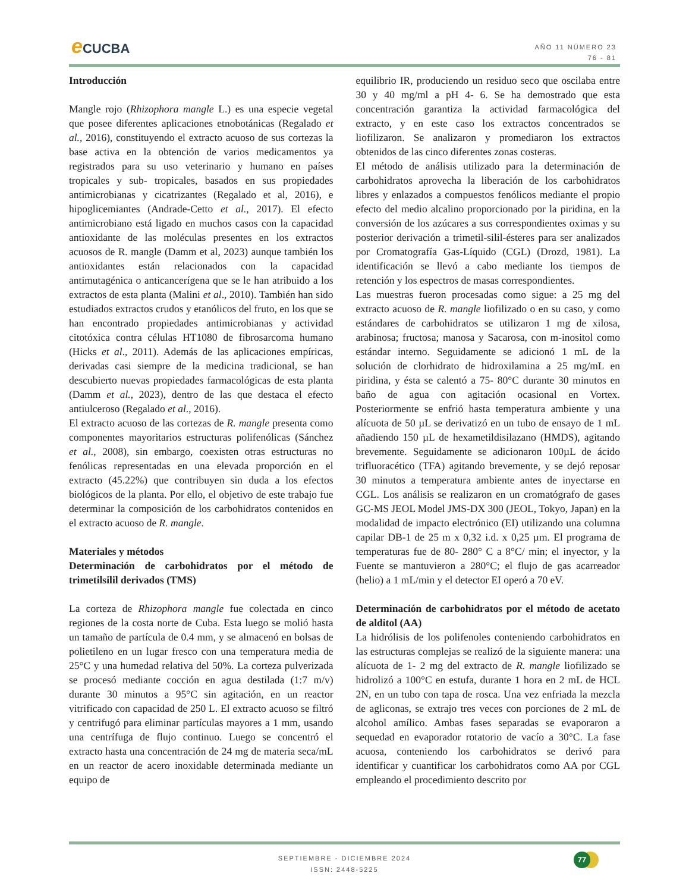e CUCBA
AÑO 11 NÚMERO 23
76 - 81
Introducción
Mangle rojo (Rhizophora mangle L.) es una especie vegetal que posee diferentes aplicaciones etnobotánicas (Regalado et al., 2016), constituyendo el extracto acuoso de sus cortezas la base activa en la obtención de varios medicamentos ya registrados para su uso veterinario y humano en países tropicales y sub- tropicales, basados en sus propiedades antimicrobianas y cicatrizantes (Regalado et al, 2016), e hipoglicemiantes (Andrade-Cetto et al., 2017). El efecto antimicrobiano está ligado en muchos casos con la capacidad antioxidante de las moléculas presentes en los extractos acuosos de R. mangle (Damm et al, 2023) aunque también los antioxidantes están relacionados con la capacidad antimutagénica o anticancerígena que se le han atribuido a los extractos de esta planta (Malini et al., 2010). También han sido estudiados extractos crudos y etanólicos del fruto, en los que se han encontrado propiedades antimicrobianas y actividad citotóxica contra células HT1080 de fibrosarcoma humano (Hicks et al., 2011). Además de las aplicaciones empíricas, derivadas casi siempre de la medicina tradicional, se han descubierto nuevas propiedades farmacológicas de esta planta (Damm et al., 2023), dentro de las que destaca el efecto antiulceroso (Regalado et al., 2016).
El extracto acuoso de las cortezas de R. mangle presenta como componentes mayoritarios estructuras polifenólicas (Sánchez et al., 2008), sin embargo, coexisten otras estructuras no fenólicas representadas en una elevada proporción en el extracto (45.22%) que contribuyen sin duda a los efectos biológicos de la planta. Por ello, el objetivo de este trabajo fue determinar la composición de los carbohidratos contenidos en el extracto acuoso de R. mangle.
Materiales y métodos
Determinación de carbohidratos por el método de trimetilsilil derivados (TMS)
La corteza de Rhizophora mangle fue colectada en cinco regiones de la costa norte de Cuba. Esta luego se molió hasta un tamaño de partícula de 0.4 mm, y se almacenó en bolsas de polietileno en un lugar fresco con una temperatura media de 25°C y una humedad relativa del 50%. La corteza pulverizada se procesó mediante cocción en agua destilada (1:7 m/v) durante 30 minutos a 95°C sin agitación, en un reactor vitrificado con capacidad de 250 L. El extracto acuoso se filtró y centrifugó para eliminar partículas mayores a 1 mm, usando una centrífuga de flujo continuo. Luego se concentró el extracto hasta una concentración de 24 mg de materia seca/mL en un reactor de acero inoxidable determinada mediante un equipo de
equilibrio IR, produciendo un residuo seco que oscilaba entre 30 y 40 mg/ml a pH 4- 6. Se ha demostrado que esta concentración garantiza la actividad farmacológica del extracto, y en este caso los extractos concentrados se liofilizaron. Se analizaron y promediaron los extractos obtenidos de las cinco diferentes zonas costeras.
El método de análisis utilizado para la determinación de carbohidratos aprovecha la liberación de los carbohidratos libres y enlazados a compuestos fenólicos mediante el propio efecto del medio alcalino proporcionado por la piridina, en la conversión de los azúcares a sus correspondientes oximas y su posterior derivación a trimetil-silil-ésteres para ser analizados por Cromatografía Gas-Líquido (CGL) (Drozd, 1981). La identificación se llevó a cabo mediante los tiempos de retención y los espectros de masas correspondientes.
Las muestras fueron procesadas como sigue: a 25 mg del extracto acuoso de R. mangle liofilizado o en su caso, y como estándares de carbohidratos se utilizaron 1 mg de xilosa, arabinosa; fructosa; manosa y Sacarosa, con m-inositol como estándar interno. Seguidamente se adicionó 1 mL de la solución de clorhidrato de hidroxilamina a 25 mg/mL en piridina, y ésta se calentó a 75- 80°C durante 30 minutos en baño de agua con agitación ocasional en Vortex. Posteriormente se enfrió hasta temperatura ambiente y una alícuota de 50 µL se derivatizó en un tubo de ensayo de 1 mL añadiendo 150 µL de hexametildisilazano (HMDS), agitando brevemente. Seguidamente se adicionaron 100µL de ácido trifluoracético (TFA) agitando brevemente, y se dejó reposar 30 minutos a temperatura ambiente antes de inyectarse en CGL. Los análisis se realizaron en un cromatógrafo de gases GC-MS JEOL Model JMS-DX 300 (JEOL, Tokyo, Japan) en la modalidad de impacto electrónico (EI) utilizando una columna capilar DB-1 de 25 m x 0,32 i.d. x 0,25 µm. El programa de temperaturas fue de 80- 280° C a 8°C/ min; el inyector, y la Fuente se mantuvieron a 280°C; el flujo de gas acarreador (helio) a 1 mL/min y el detector EI operó a 70 eV.
Determinación de carbohidratos por el método de acetato de alditol (AA)
La hidrólisis de los polifenoles conteniendo carbohidratos en las estructuras complejas se realizó de la siguiente manera: una alícuota de 1- 2 mg del extracto de R. mangle liofilizado se hidrolizó a 100°C en estufa, durante 1 hora en 2 mL de HCL 2N, en un tubo con tapa de rosca. Una vez enfriada la mezcla de agliconas, se extrajo tres veces con porciones de 2 mL de alcohol amílico. Ambas fases separadas se evaporaron a sequedad en evaporador rotatorio de vacío a 30°C. La fase acuosa, conteniendo los carbohidratos se derivó para identificar y cuantificar los carbohidratos como AA por CGL empleando el procedimiento descrito por
SEPTIEMBRE - DICIEMBRE 2024
ISSN: 2448-5225
77